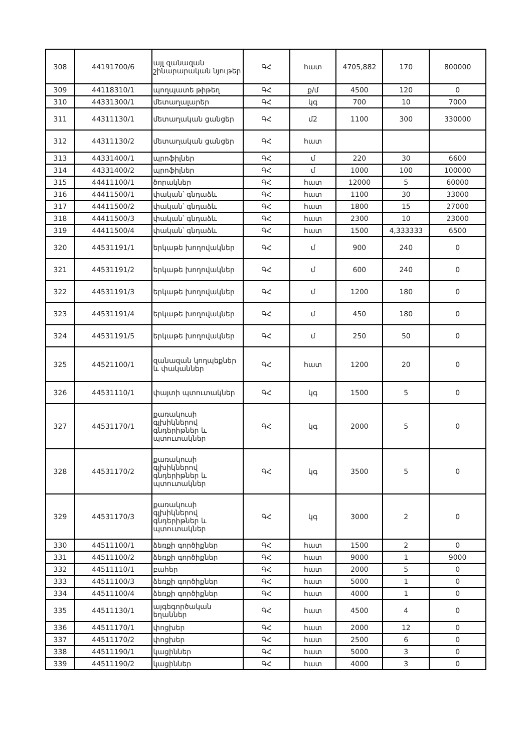| 308 | 44191700/6 | այլ զանազան շինարարական նյութեր | ԳՀ | հատ | 4705,882 | 170 | 800000 |
| 309 | 44118310/1 | պողպատե թիթեղ | ԳՀ | ք/մ | 4500 | 120 | 0 |
| 310 | 44331300/1 | մետաղալարեր | ԳՀ | կգ | 700 | 10 | 7000 |
| 311 | 44311130/1 | մետաղական ցանցեր | ԳՀ | մ2 | 1100 | 300 | 330000 |
| 312 | 44311130/2 | մետաղական ցանցեր | ԳՀ | հատ | | | |
| 313 | 44331400/1 | պրոֆիլներ | ԳՀ | մ | 220 | 30 | 6600 |
| 314 | 44331400/2 | պրոֆիլներ | ԳՀ | մ | 1000 | 100 | 100000 |
| 315 | 44411100/1 | ծորակներ | ԳՀ | հատ | 12000 | 5 | 60000 |
| 316 | 44411500/1 | փական՝ գնդաձև | ԳՀ | հատ | 1100 | 30 | 33000 |
| 317 | 44411500/2 | փական՝ գնդաձև | ԳՀ | հատ | 1800 | 15 | 27000 |
| 318 | 44411500/3 | փական՝ գնդաձև | ԳՀ | հատ | 2300 | 10 | 23000 |
| 319 | 44411500/4 | փական՝ գնդաձև | ԳՀ | հատ | 1500 | 4,333333 | 6500 |
| 320 | 44531191/1 | երկաթե խողովակներ | ԳՀ | մ | 900 | 240 | 0 |
| 321 | 44531191/2 | երկաթե խողովակներ | ԳՀ | մ | 600 | 240 | 0 |
| 322 | 44531191/3 | երկաթե խողովակներ | ԳՀ | մ | 1200 | 180 | 0 |
| 323 | 44531191/4 | երկաթե խողովակներ | ԳՀ | մ | 450 | 180 | 0 |
| 324 | 44531191/5 | երկաթե խողովակներ | ԳՀ | մ | 250 | 50 | 0 |
| 325 | 44521100/1 | զանազան կողպեքներ և փականներ | ԳՀ | հատ | 1200 | 20 | 0 |
| 326 | 44531110/1 | փայտի պտուտակներ | ԳՀ | կգ | 1500 | 5 | 0 |
| 327 | 44531170/1 | քառակուսի գլխիկներով գնդերիթներ և պտուտակներ | ԳՀ | կգ | 2000 | 5 | 0 |
| 328 | 44531170/2 | քառակուսի գլխիկներով գնդերիթներ և պտուտակներ | ԳՀ | կգ | 3500 | 5 | 0 |
| 329 | 44531170/3 | քառակուսի գլխիկներով գնդերիթներ և պտուտակներ | ԳՀ | կգ | 3000 | 2 | 0 |
| 330 | 44511100/1 | ձեռքի գործիքներ | ԳՀ | հատ | 1500 | 2 | 0 |
| 331 | 44511100/2 | ձեռքի գործիքներ | ԳՀ | հատ | 9000 | 1 | 9000 |
| 332 | 44511110/1 | բահեր | ԳՀ | հատ | 2000 | 5 | 0 |
| 333 | 44511100/3 | ձեռքի գործիքներ | ԳՀ | հատ | 5000 | 1 | 0 |
| 334 | 44511100/4 | ձեռքի գործիքներ | ԳՀ | հատ | 4000 | 1 | 0 |
| 335 | 44511130/1 | այգեգործական եղաններ | ԳՀ | հատ | 4500 | 4 | 0 |
| 336 | 44511170/1 | փոցխեր | ԳՀ | հատ | 2000 | 12 | 0 |
| 337 | 44511170/2 | փոցխեր | ԳՀ | հատ | 2500 | 6 | 0 |
| 338 | 44511190/1 | կացիններ | ԳՀ | հատ | 5000 | 3 | 0 |
| 339 | 44511190/2 | կացիններ | ԳՀ | հատ | 4000 | 3 | 0 |